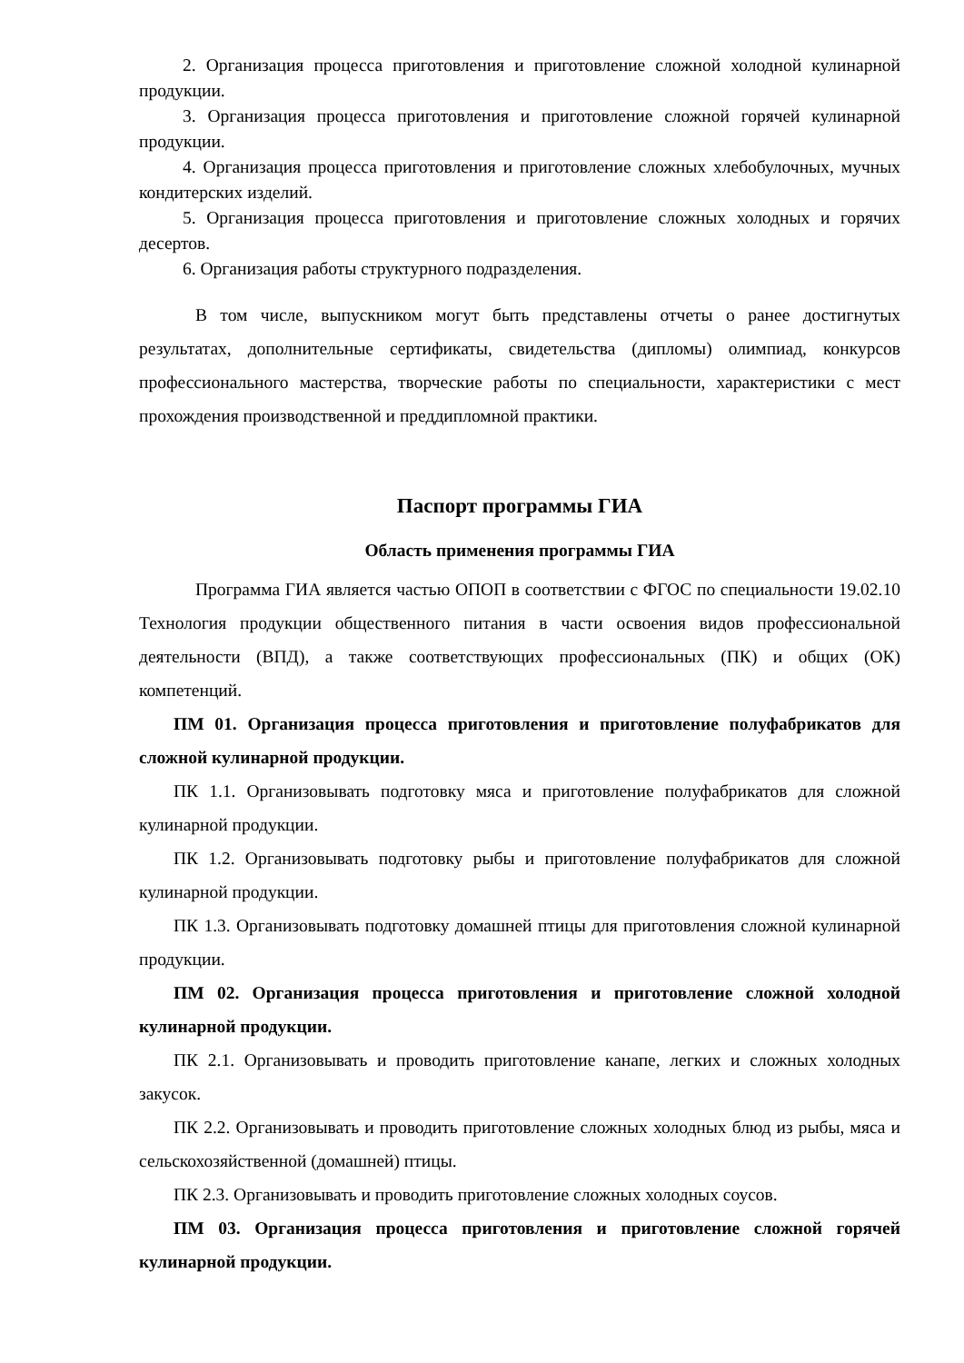2. Организация процесса приготовления и приготовление сложной холодной кулинарной продукции.
3. Организация процесса приготовления и приготовление сложной горячей кулинарной продукции.
4. Организация процесса приготовления и приготовление сложных хлебобулочных, мучных кондитерских изделий.
5. Организация процесса приготовления и приготовление сложных холодных и горячих десертов.
6. Организация работы структурного подразделения.
В том числе, выпускником могут быть представлены отчеты о ранее достигнутых результатах, дополнительные сертификаты, свидетельства (дипломы) олимпиад, конкурсов профессионального мастерства, творческие работы по специальности, характеристики с мест прохождения производственной и преддипломной практики.
Паспорт программы ГИА
Область применения программы ГИА
Программа ГИА является частью ОПОП в соответствии с ФГОС по специальности 19.02.10 Технология продукции общественного питания в части освоения видов профессиональной деятельности (ВПД), а также соответствующих профессиональных (ПК) и общих (ОК) компетенций.
ПМ 01. Организация процесса приготовления и приготовление полуфабрикатов для сложной кулинарной продукции.
ПК 1.1. Организовывать подготовку мяса и приготовление полуфабрикатов для сложной кулинарной продукции.
ПК 1.2. Организовывать подготовку рыбы и приготовление полуфабрикатов для сложной кулинарной продукции.
ПК 1.3. Организовывать подготовку домашней птицы для приготовления сложной кулинарной продукции.
ПМ 02. Организация процесса приготовления и приготовление сложной холодной кулинарной продукции.
ПК 2.1. Организовывать и проводить приготовление канапе, легких и сложных холодных закусок.
ПК 2.2. Организовывать и проводить приготовление сложных холодных блюд из рыбы, мяса и сельскохозяйственной (домашней) птицы.
ПК 2.3. Организовывать и проводить приготовление сложных холодных соусов.
ПМ 03. Организация процесса приготовления и приготовление сложной горячей кулинарной продукции.